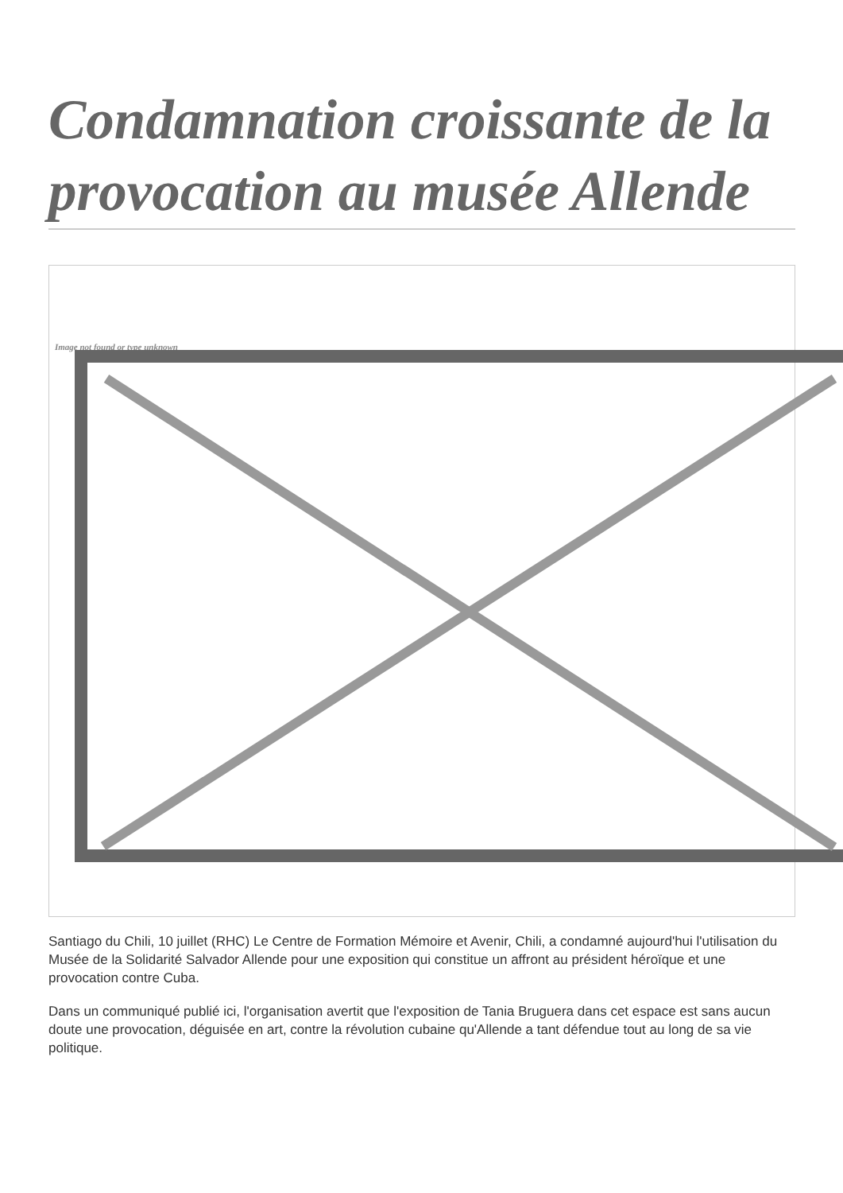Condamnation croissante de la provocation au musée Allende
Image not found or type unknown
Santiago du Chili, 10 juillet (RHC) Le Centre de Formation Mémoire et Avenir, Chili, a condamné aujourd'hui l'utilisation du Musée de la Solidarité Salvador Allende pour une exposition qui constitue un affront au président héroïque et une provocation contre Cuba.
Dans un communiqué publié ici, l'organisation avertit que l'exposition de Tania Bruguera dans cet espace est sans aucun doute une provocation, déguisée en art, contre la révolution cubaine qu'Allende a tant défendue tout au long de sa vie politique.